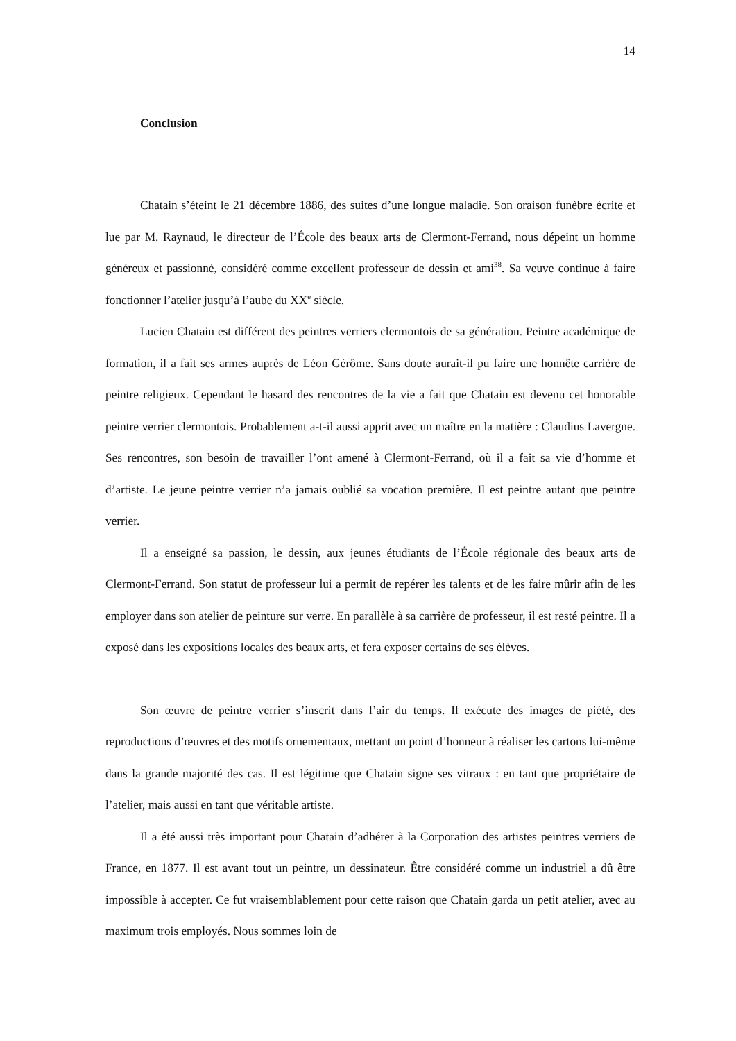14
Conclusion
Chatain s’éteint le 21 décembre 1886, des suites d’une longue maladie. Son oraison funèbre écrite et lue par M. Raynaud, le directeur de l’École des beaux arts de Clermont-Ferrand, nous dépeint un homme généreux et passionné, considéré comme excellent professeur de dessin et ami<sup>38</sup>. Sa veuve continue à faire fonctionner l’atelier jusqu’à l’aube du XX<sup>e</sup> siècle.
Lucien Chatain est différent des peintres verriers clermontois de sa génération. Peintre académique de formation, il a fait ses armes auprès de Léon Gérôme. Sans doute aurait-il pu faire une honnête carrière de peintre religieux. Cependant le hasard des rencontres de la vie a fait que Chatain est devenu cet honorable peintre verrier clermontois. Probablement a-t-il aussi apprit avec un maître en la matière : Claudius Lavergne. Ses rencontres, son besoin de travailler l’ont amené à Clermont-Ferrand, où il a fait sa vie d’homme et d’artiste. Le jeune peintre verrier n’a jamais oublié sa vocation première. Il est peintre autant que peintre verrier.
Il a enseigné sa passion, le dessin, aux jeunes étudiants de l’École régionale des beaux arts de Clermont-Ferrand. Son statut de professeur lui a permit de repérer les talents et de les faire mûrir afin de les employer dans son atelier de peinture sur verre. En parallèle à sa carrière de professeur, il est resté peintre. Il a exposé dans les expositions locales des beaux arts, et fera exposer certains de ses élèves.
Son œuvre de peintre verrier s’inscrit dans l’air du temps. Il exécute des images de piété, des reproductions d’œuvres et des motifs ornementaux, mettant un point d’honneur à réaliser les cartons lui-même dans la grande majorité des cas. Il est légitime que Chatain signe ses vitraux : en tant que propriétaire de l’atelier, mais aussi en tant que véritable artiste.
Il a été aussi très important pour Chatain d’adhérer à la Corporation des artistes peintres verriers de France, en 1877. Il est avant tout un peintre, un dessinateur. Être considéré comme un industriel a dû être impossible à accepter. Ce fut vraisemblablement pour cette raison que Chatain garda un petit atelier, avec au maximum trois employés. Nous sommes loin de